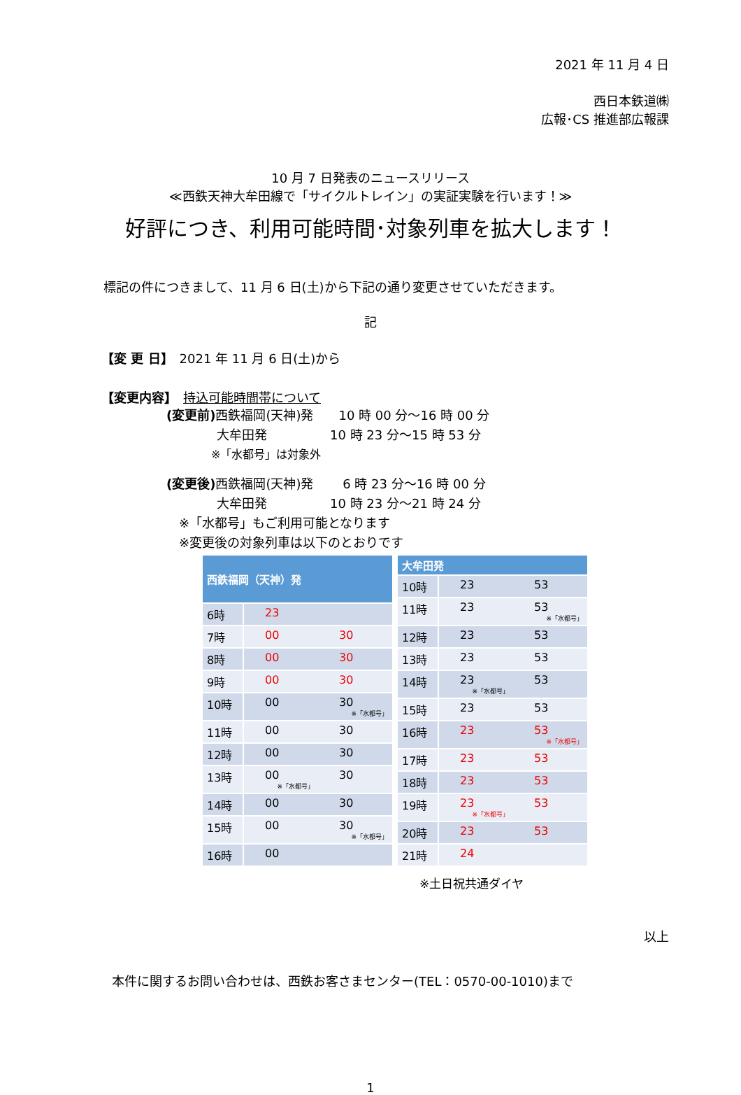2021 年 11 月 4 日
西日本鉄道㈱
広報･CS 推進部広報課
10 月 7 日発表のニュースリリース
≪西鉄天神大牟田線で「サイクルトレイン」の実証実験を行います！≫
好評につき、利用可能時間･対象列車を拡大します！
標記の件につきまして、11 月 6 日(土)から下記の通り変更させていただきます。
記
【変 更 日】　2021 年 11 月 6 日(土)から
【変更内容】　持込可能時間帯について
(変更前) 西鉄福岡(天神)発　　10 時 00 分～16 時 00 分
　　　　大牟田発　　　　　10 時 23 分～15 時 53 分
　　　　※「水都号」は対象外
(変更後) 西鉄福岡(天神)発　　 6 時 23 分～16 時 00 分
　　　　大牟田発　　　　　10 時 23 分～21 時 24 分
　※「水都号」もご利用可能となります
　※変更後の対象列車は以下のとおりです
| 西鉄福岡（天神）発 | | |
| --- | --- | --- |
| 6時 | 23 | |
| 7時 | 00 | 30 |
| 8時 | 00 | 30 |
| 9時 | 00 | 30 |
| 10時 | 00 | 30 ※「水都号」 |
| 11時 | 00 | 30 |
| 12時 | 00 | 30 |
| 13時 | 00 ※「水都号」 | 30 |
| 14時 | 00 | 30 |
| 15時 | 00 | 30 ※「水都号」 |
| 16時 | 00 | |
| 大牟田発 | | |
| --- | --- | --- |
| 10時 | 23 | 53 |
| 11時 | 23 | 53 ※「水都号」 |
| 12時 | 23 | 53 |
| 13時 | 23 | 53 |
| 14時 | 23 ※「水都号」 | 53 |
| 15時 | 23 | 53 |
| 16時 | 23 | 53 ※「水都号」 |
| 17時 | 23 | 53 |
| 18時 | 23 | 53 |
| 19時 | 23 ※「水都号」 | 53 |
| 20時 | 23 | 53 |
| 21時 | 24 | |
※土日祝共通ダイヤ
以上
本件に関するお問い合わせは、西鉄お客さまセンター(TEL：0570-00-1010)まで
1